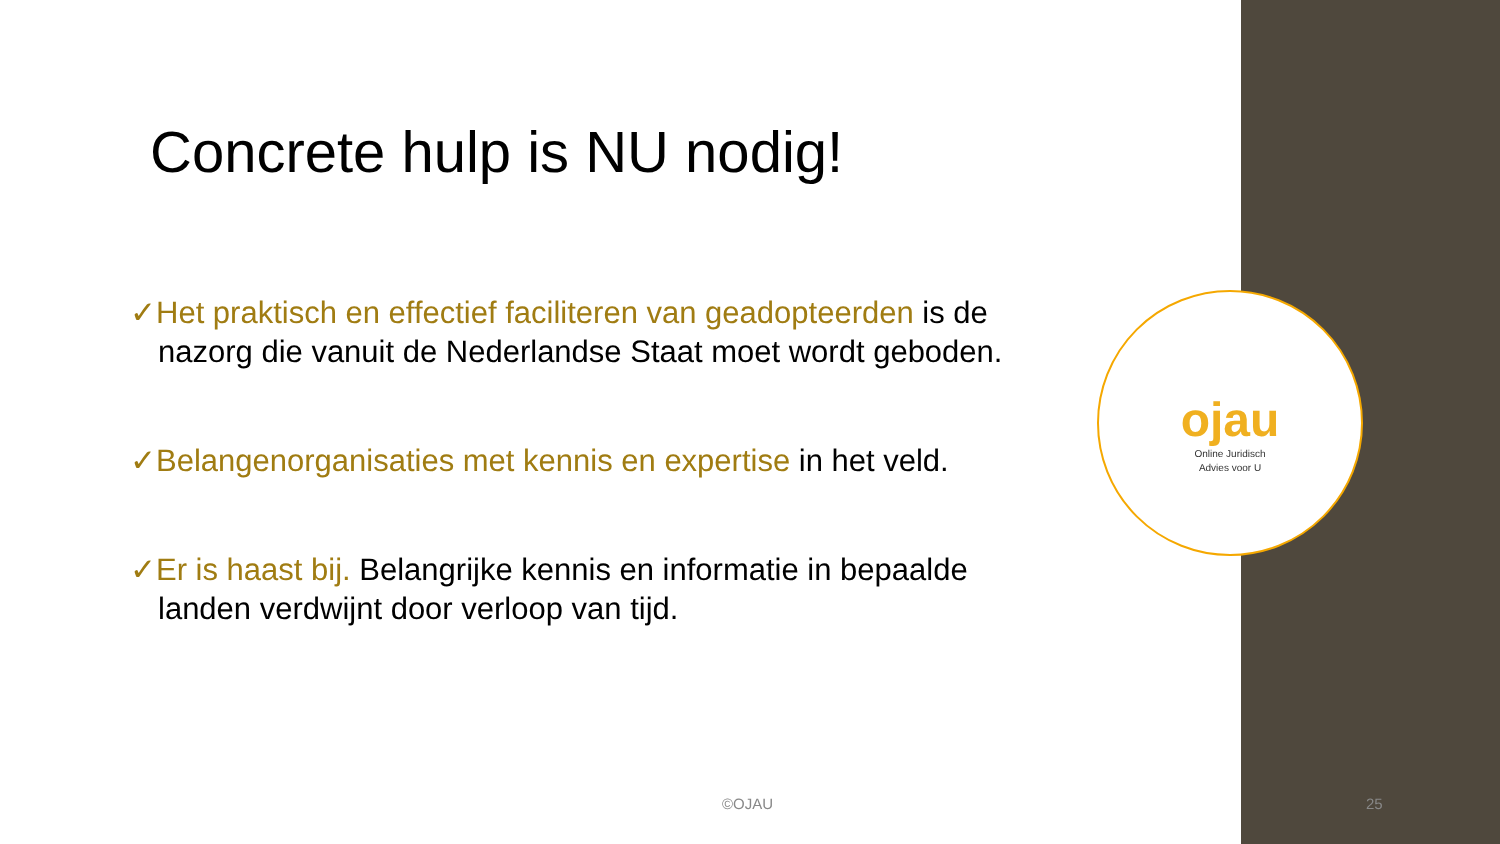Concrete hulp is NU nodig!
✓Het praktisch en effectief faciliteren van geadopteerden is de nazorg die vanuit de Nederlandse Staat moet wordt geboden.
✓Belangenorganisaties met kennis en expertise in het veld.
✓Er is haast bij. Belangrijke kennis en informatie in bepaalde landen verdwijnt door verloop van tijd.
ojau
Online Juridisch
Advies voor U
©OJAU 25